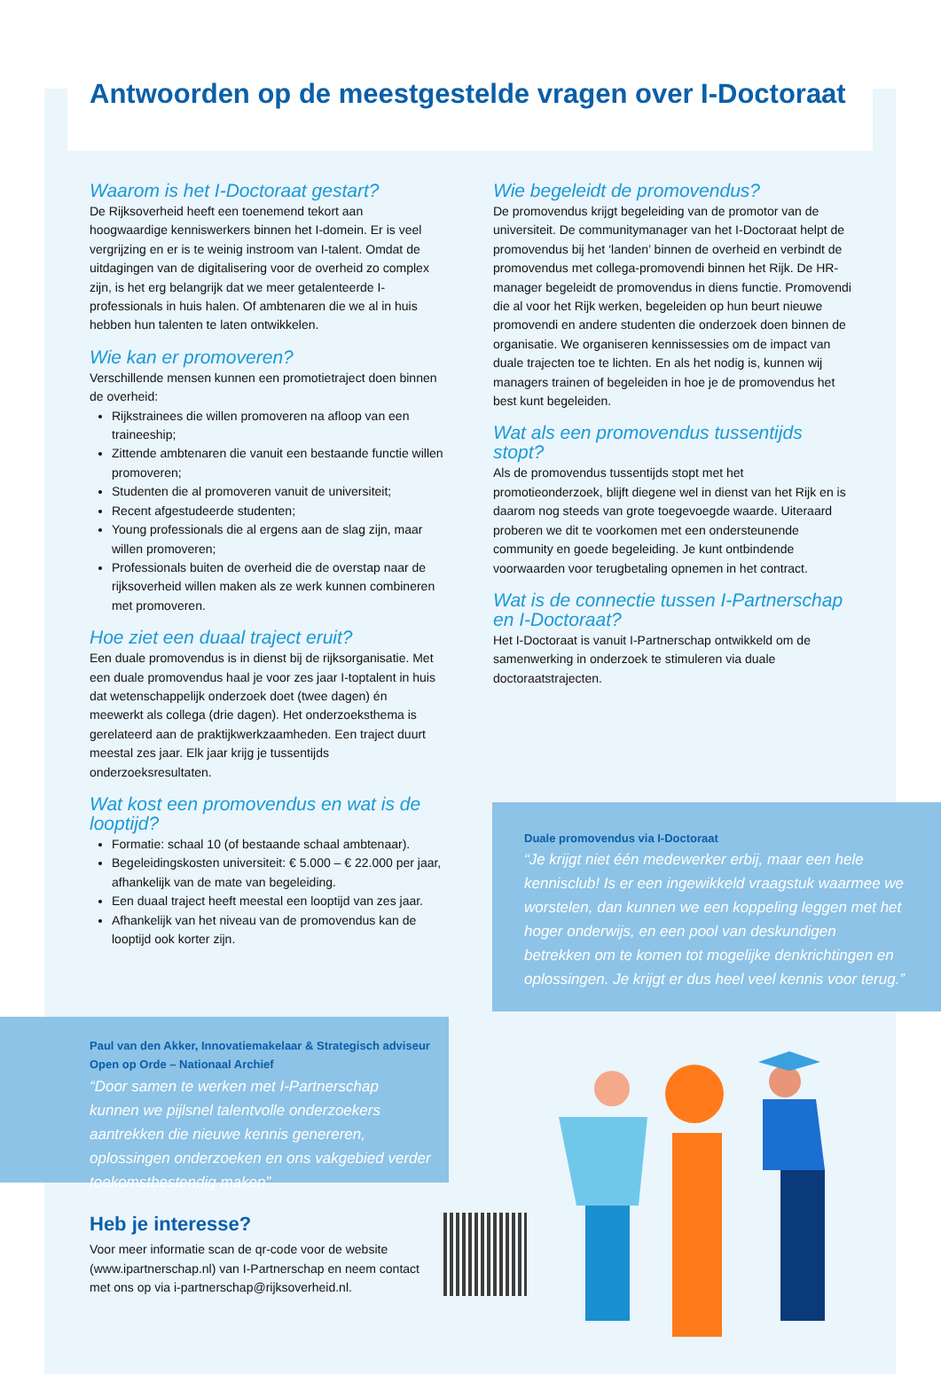Antwoorden op de meestgestelde vragen over I-Doctoraat
Waarom is het I-Doctoraat gestart?
De Rijksoverheid heeft een toenemend tekort aan hoogwaardige kenniswerkers binnen het I-domein. Er is veel vergrijzing en er is te weinig instroom van I-talent. Omdat de uitdagingen van de digitalisering voor de overheid zo complex zijn, is het erg belangrijk dat we meer getalenteerde I-professionals in huis halen. Of ambtenaren die we al in huis hebben hun talenten te laten ontwikkelen.
Wie kan er promoveren?
Verschillende mensen kunnen een promotietraject doen binnen de overheid:
Rijkstrainees die willen promoveren na afloop van een traineeship;
Zittende ambtenaren die vanuit een bestaande functie willen promoveren;
Studenten die al promoveren vanuit de universiteit;
Recent afgestudeerde studenten;
Young professionals die al ergens aan de slag zijn, maar willen promoveren;
Professionals buiten de overheid die de overstap naar de rijksoverheid willen maken als ze werk kunnen combineren met promoveren.
Hoe ziet een duaal traject eruit?
Een duale promovendus is in dienst bij de rijksorganisatie. Met een duale promovendus haal je voor zes jaar I-toptalent in huis dat wetenschappelijk onderzoek doet (twee dagen) én meewerkt als collega (drie dagen). Het onderzoeksthema is gerelateerd aan de praktijkwerkzaamheden. Een traject duurt meestal zes jaar. Elk jaar krijg je tussentijds onderzoeksresultaten.
Wat kost een promovendus en wat is de looptijd?
Formatie: schaal 10 (of bestaande schaal ambtenaar).
Begeleidingskosten universiteit: € 5.000 – € 22.000 per jaar, afhankelijk van de mate van begeleiding.
Een duaal traject heeft meestal een looptijd van zes jaar.
Afhankelijk van het niveau van de promovendus kan de looptijd ook korter zijn.
Wie begeleidt de promovendus?
De promovendus krijgt begeleiding van de promotor van de universiteit. De communitymanager van het I-Doctoraat helpt de promovendus bij het ‘landen’ binnen de overheid en verbindt de promovendus met collega-promovendi binnen het Rijk. De HR-manager begeleidt de promovendus in diens functie. Promovendi die al voor het Rijk werken, begeleiden op hun beurt nieuwe promovendi en andere studenten die onderzoek doen binnen de organisatie. We organiseren kennissessies om de impact van duale trajecten toe te lichten. En als het nodig is, kunnen wij managers trainen of begeleiden in hoe je de promovendus het best kunt begeleiden.
Wat als een promovendus tussentijds stopt?
Als de promovendus tussentijds stopt met het promotieonderzoek, blijft diegene wel in dienst van het Rijk en is daarom nog steeds van grote toegevoegde waarde. Uiteraard proberen we dit te voorkomen met een ondersteunende community en goede begeleiding. Je kunt ontbindende voorwaarden voor terugbetaling opnemen in het contract.
Wat is de connectie tussen I-Partnerschap en I-Doctoraat?
Het I-Doctoraat is vanuit I-Partnerschap ontwikkeld om de samenwerking in onderzoek te stimuleren via duale doctoraatstrajecten.
Duale promovendus via I-Doctoraat
“Je krijgt niet één medewerker erbij, maar een hele kennisclub! Is er een ingewikkeld vraagstuk waarmee we worstelen, dan kunnen we een koppeling leggen met het hoger onderwijs, en een pool van deskundigen betrekken om te komen tot mogelijke denkrichtingen en oplossingen. Je krijgt er dus heel veel kennis voor terug.”
Paul van den Akker, Innovatiemakelaar & Strategisch adviseur Open op Orde – Nationaal Archief
“Door samen te werken met I-Partnerschap kunnen we pijlsnel talentvolle onderzoekers aantrekken die nieuwe kennis genereren, oplossingen onderzoeken en ons vakgebied verder toekomstbestendig maken”.
Heb je interesse?
Voor meer informatie scan de qr-code voor de website (www.ipartnerschap.nl) van I-Partnerschap en neem contact met ons op via i-partnerschap@rijksoverheid.nl.